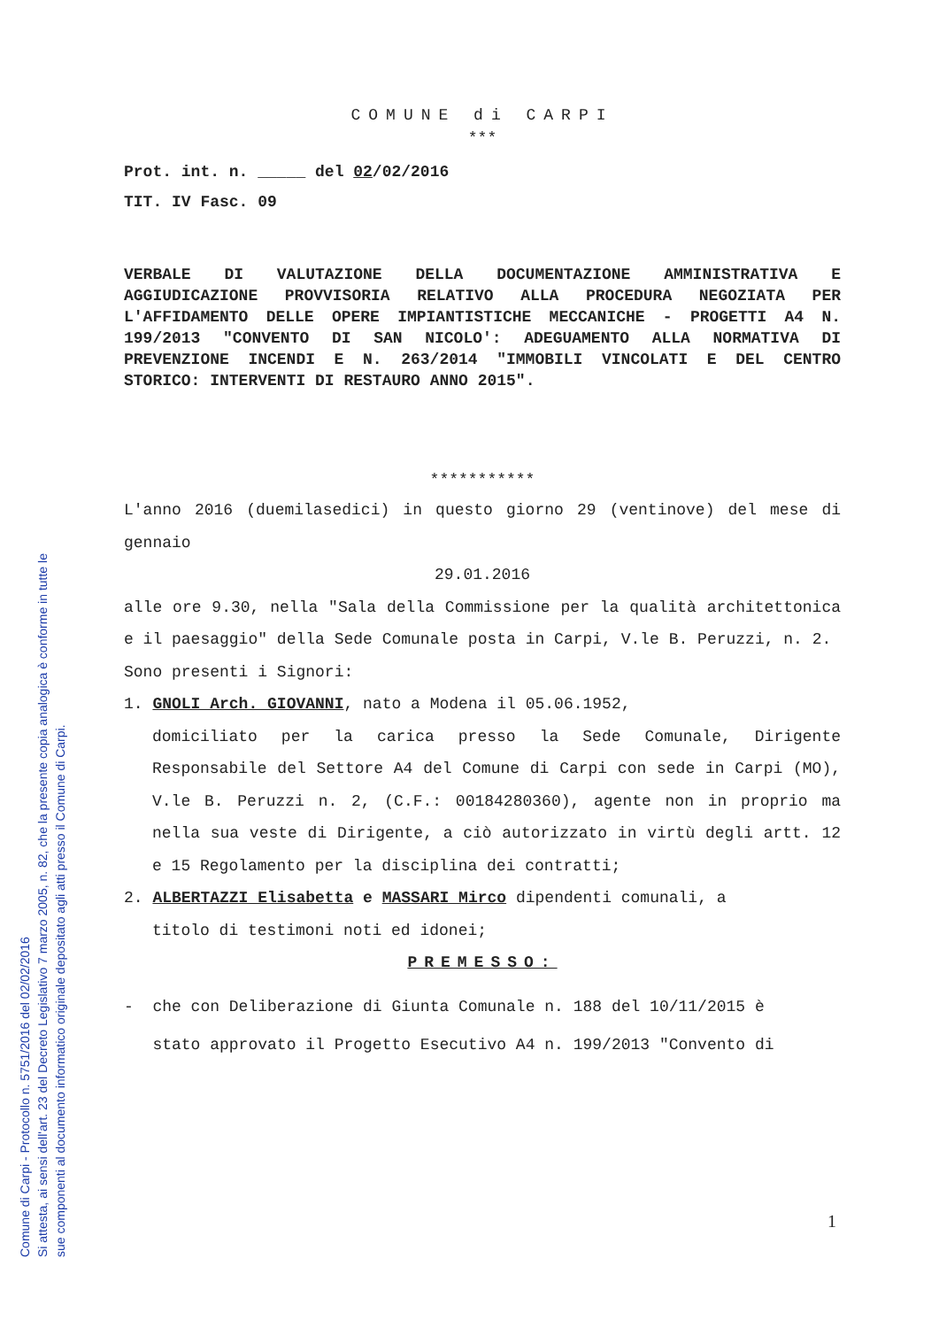COMUNE di CARPI
***
Prot. int. n. _____ del 02/02/2016
TIT. IV Fasc. 09
VERBALE DI VALUTAZIONE DELLA DOCUMENTAZIONE AMMINISTRATIVA E AGGIUDICAZIONE PROVVISORIA RELATIVO ALLA PROCEDURA NEGOZIATA PER L'AFFIDAMENTO DELLE OPERE IMPIANTISTICHE MECCANICHE - PROGETTI A4 N. 199/2013 "CONVENTO DI SAN NICOLO': ADEGUAMENTO ALLA NORMATIVA DI PREVENZIONE INCENDI E N. 263/2014 "IMMOBILI VINCOLATI E DEL CENTRO STORICO: INTERVENTI DI RESTAURO ANNO 2015".
***********
L'anno 2016 (duemilasedici) in questo giorno 29 (ventinove) del mese di gennaio
29.01.2016
alle ore 9.30, nella "Sala della Commissione per la qualità architettonica e il paesaggio" della Sede Comunale posta in Carpi, V.le B. Peruzzi, n. 2.
Sono presenti i Signori:
1. GNOLI Arch. GIOVANNI, nato a Modena il 05.06.1952,
domiciliato per la carica presso la Sede Comunale, Dirigente Responsabile del Settore A4 del Comune di Carpi con sede in Carpi (MO), V.le B. Peruzzi n. 2, (C.F.: 00184280360), agente non in proprio ma nella sua veste di Dirigente, a ciò autorizzato in virtù degli artt. 12 e 15 Regolamento per la disciplina dei contratti;
2. ALBERTAZZI Elisabetta e MASSARI Mirco dipendenti comunali, a
titolo di testimoni noti ed idonei;
PREMESSO:
- che con Deliberazione di Giunta Comunale n. 188 del 10/11/2015 è
stato approvato il Progetto Esecutivo A4 n. 199/2013 "Convento di
1
Comune di Carpi - Protocollo n. 5751/2016 del 02/02/2016
Si attesta, ai sensi dell'art. 23 del Decreto Legislativo 7 marzo 2005, n. 82, che la presente copia analogica è conforme in tutte le
sue componenti al documento informatico originale depositato agli atti presso il Comune di Carpi.